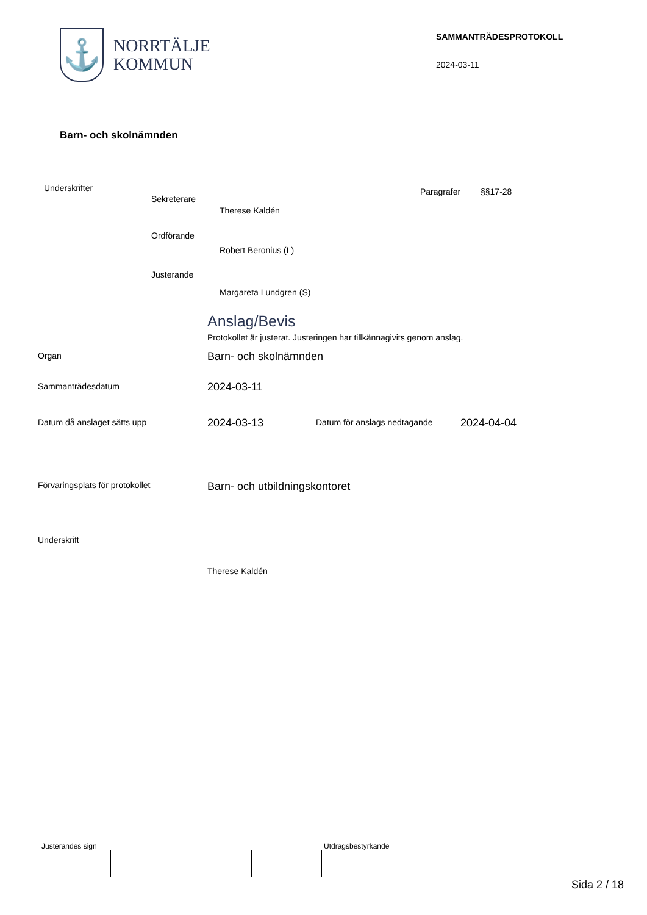⚓
NORRTÄLJE
KOMMUN
SAMMANTRÄDESPROTOKOLL
2024-03-11
Barn- och skolnämnden
Underskrifter
Sekreterare
Therese Kaldén
Paragrafer §§17-28
Ordförande
Robert Beronius (L)
Justerande
Margareta Lundgren (S)
Anslag/Bevis
Protokollet är justerat. Justeringen har tillkännagivits genom anslag.
Organ Barn- och skolnämnden
Sammanträdesdatum 2024-03-11
Datum då anslaget sätts upp 2024-03-13 Datum för anslags nedtagande 2024-04-04
Förvaringsplats för protokollet
Barn- och utbildningskontoret
Underskrift
Therese Kaldén
Justerandes sign Utdragsbestyrkande
Sida 2 / 18